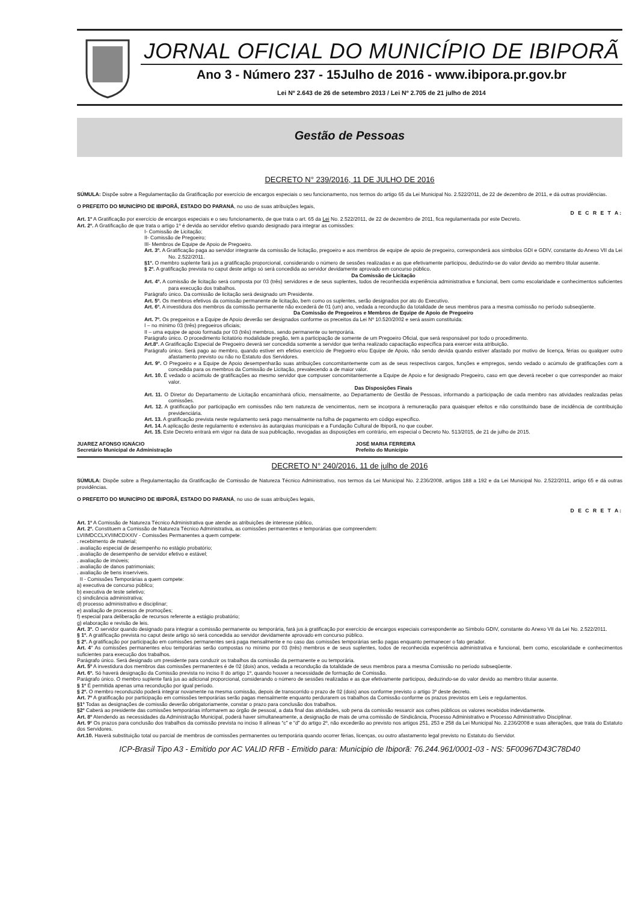JORNAL OFICIAL DO MUNICÍPIO DE IBIPORÃ
Ano 3 - Número 237 - 15Julho de 2016 - www.ibipora.pr.gov.br
Lei Nº 2.643 de 26 de setembro 2013 / Lei Nº 2.705 de 21 julho de 2014
Gestão de Pessoas
DECRETO N° 239/2016, 11 DE JULHO DE 2016
SÚMULA: Dispõe sobre a Regulamentação da Gratificação por exercício de encargos especiais o seu funcionamento, nos termos do artigo 65 da Lei Municipal No. 2.522/2011, de 22 de dezembro de 2011, e dá outras providências.
O PREFEITO DO MUNICÍPIO DE IBIPORÃ, ESTADO DO PARANÁ, no uso de suas atribuições legais,
D E C R E T A:
Art. 1º A Gratificação por exercício de encargos especiais e o seu funcionamento, de que trata o art. 65 da Lei No. 2.522/2011, de 22 de dezembro de 2011, fica regulamentada por este Decreto.
Art. 2º. A Gratificação de que trata o artigo 1º é devida ao servidor efetivo quando designado para integrar as comissões:
I- Comissão de Licitação;
II- Comissão de Pregoeiro;
III- Membros de Equipe de Apoio de Pregoeiro.
Art. 3º. A Gratificação paga ao servidor integrante da comissão de licitação, pregoeiro e aos membros de equipe de apoio de pregoeiro, corresponderá aos símbolos GDI e GDIV, constante do Anexo VII da Lei No. 2.522/2011.
§1º. O membro suplente fará jus a gratificação proporcional, considerando o número de sessões realizadas e as que efetivamente participou, deduzindo-se do valor devido ao membro titular ausente.
§ 2º. A gratificação prevista no caput deste artigo só será concedida ao servidor devidamente aprovado em concurso público.
Da Comissão de Licitação
Art. 4º. A comissão de licitação será composta por 03 (três) servidores e de seus suplentes, todos de reconhecida experiência administrativa e funcional, bem como escolaridade e conhecimentos suficientes para execução dos trabalhos.
Parágrafo único. Da comissão de licitação será designado um Presidente.
Art. 5º. Os membros efetivos da comissão permanente de licitação, bem como os suplentes, serão designados por ato do Executivo.
Art. 6º. A investidura dos membros da comissão permanente não excederá de 01 (um) ano, vedada a recondução da totalidade de seus membros para a mesma comissão no período subseqüente.
Da Comissão de Pregoeiros e Membros de Equipe de Apoio de Pregoeiro
Art. 7º. Os pregoeiros e a Equipe de Apoio deverão ser designados conforme os preceitos da Lei Nº 10.520/2002 e será assim constituída:
I – no mínimo 03 (três) pregoeiros oficiais;
II – uma equipe de apoio formada por 03 (três) membros, sendo permanente ou temporária.
Parágrafo único. O procedimento licitatório modalidade pregão, tem a participação de somente de um Pregoeiro Oficial, que será responsável por todo o procedimento.
Art.8º. A Gratificação Especial de Pregoeiro deverá ser concedida somente a servidor que tenha realizado capacitação específica para exercer esta atribuição.
Parágrafo único. Será pago ao membro, quando estiver em efetivo exercício de Pregoeiro e/ou Equipe de Apoio, não sendo devida quando estiver afastado por motivo de licença, férias ou qualquer outro afastamento previsto ou não no Estatuto dos Servidores.
Art. 9º. O Pregoeiro e a Equipe de Apoio desempenharão suas atribuições concomitantemente com as de seus respectivos cargos, funções e empregos, sendo vedado o acúmulo de gratificações com a concedida para os membros da Comissão de Licitação, prevalecendo a de maior valor.
Art. 10. É vedado o acúmulo de gratificações ao mesmo servidor que compuser concomitantemente a Equipe de Apoio e for designado Pregoeiro, caso em que deverá receber o que corresponder ao maior valor.
Das Disposições Finais
Art. 11. O Diretor do Departamento de Licitação encaminhará ofício, mensalmente, ao Departamento de Gestão de Pessoas, informando a participação de cada membro nas atividades realizadas pelas comissões.
Art. 12. A gratificação por participação em comissões não tem natureza de vencimentos, nem se incorpora à remuneração para quaisquer efeitos e não constituindo base de incidência de contribuição previdenciária.
Art. 13. A gratificação prevista neste regulamento será pago mensalmente na folha de pagamento em código especifico.
Art. 14. A aplicação deste regulamento é extensivo às autarquias municipais e a Fundação Cultural de Ibiporã, no que couber.
Art. 15. Este Decreto entrará em vigor na data de sua publicação, revogadas as disposições em contrário, em especial o Decreto No. 513/2015, de 21 de julho de 2015.
JUAREZ AFONSO IGNÁCIO
Secretário Municipal de Administração
JOSÉ MARIA FERREIRA
Prefeito do Município
DECRETO N° 240/2016, 11 de julho de 2016
SÚMULA: Dispõe sobre a Regulamentação da Gratificação de Comissão de Natureza Técnico Administrativo, nos termos da Lei Municipal No. 2.236/2008, artigos 188 a 192 e da Lei Municipal No. 2.522/2011, artigo 65 e dá outras providências.
O PREFEITO DO MUNICÍPIO DE IBIPORÃ, ESTADO DO PARANÁ, no uso de suas atribuições legais,
D E C R E T A:
Art. 1º A Comissão de Natureza Técnico Administrativa que atende as atribuições de interesse público,
Art. 2º. Constituem a Comissão de Natureza Técnico Administrativa, as comissões permanentes e temporárias que compreendem:
LVIIMDCCLXVIIMCDXXIV - Comissões Permanentes a quem compete:
. recebimento de material;
. avaliação especial de desempenho no estágio probatório;
. avaliação de desempenho de servidor efetivo e estável;
. avaliação de imóveis;
. avaliação de danos patrimoniais;
. avaliação de bens inservíveis.
II - Comissões Temporárias a quem compete:
a) executiva de concurso público;
b) executiva de teste seletivo;
c) sindicância administrativa;
d) processo administrativo e disciplinar;
e) avaliação de processos de promoções;
f) especial para deliberação de recursos referente a estágio probatório;
g) elaboração e revisão de leis.
Art. 3º. O servidor quando designado para integrar a comissão permanente ou temporária, fará jus à gratificação por exercício de encargos especiais correspondente ao Símbolo GDIV, constante do Anexo VII da Lei No. 2.522/2011.
§ 1º. A gratificação prevista no caput deste artigo só será concedida ao servidor devidamente aprovado em concurso público.
§ 2º. A gratificação por participação em comissões permanentes será paga mensalmente e no caso das comissões temporárias serão pagas enquanto permanecer o fato gerador.
Art. 4° As comissões permanentes e/ou temporárias serão compostas no mínimo por 03 (três) membros e de seus suplentes, todos de reconhecida experiência administrativa e funcional, bem como, escolaridade e conhecimentos suficientes para execução dos trabalhos.
Parágrafo único. Será designado um presidente para conduzir os trabalhos da comissão da permanente e ou temporária.
Art. 5º A investidura dos membros das comissões permanentes é de 02 (dois) anos, vedada a recondução da totalidade de seus membros para a mesma Comissão no período subseqüente.
Art. 6º. Só haverá designação da Comissão prevista no inciso II do artigo 1º, quando houver a necessidade de formação de Comissão.
Parágrafo único. O membro suplente fará jus ao adicional proporcional, considerando o número de sessões realizadas e as que efetivamente participou, deduzindo-se do valor devido ao membro titular ausente.
§ 1º É permitida apenas uma recondução por igual período.
§ 2º. O membro reconduzido poderá integrar novamente na mesma comissão, depois de transcorrido o prazo de 02 (dois) anos conforme previsto o artigo 3º deste decreto.
Art. 7º A gratificação por participação em comissões temporárias serão pagas mensalmente enquanto perdurarem os trabalhos da Comissão conforme os prazos previstos em Leis e regulamentos.
§1º Todas as designações de comissão deverão obrigatoriamente, constar o prazo para conclusão dos trabalhos.
§2º Caberá ao presidente das comissões temporárias informarem ao órgão de pessoal, a data final das atividades, sob pena da comissão ressarcir aos cofres públicos os valores recebidos indevidamente.
Art. 8º Atendendo as necessidades da Administração Municipal, poderá haver simultaneamente, a designação de mais de uma comissão de Sindicância, Processo Administrativo e Processo Administrativo Disciplinar.
Art. 9º Os prazos para conclusão dos trabalhos da comissão prevista no inciso II alíneas “c” e “d” do artigo 2º, não excederão ao previsto nos artigos 251, 253 e 258 da Lei Municipal No. 2.236/2008 e suas alterações, que trata do Estatuto dos Servidores.
Art.10. Haverá substituição total ou parcial de membros de comissões permanentes ou temporária quando ocorrer férias, licenças, ou outro afastamento legal previsto no Estatuto do Servidor.
ICP-Brasil Tipo A3 - Emitido por AC VALID RFB - Emitido para: Municipio de Ibiporã: 76.244.961/0001-03 - NS: 5F00967D43C78D40